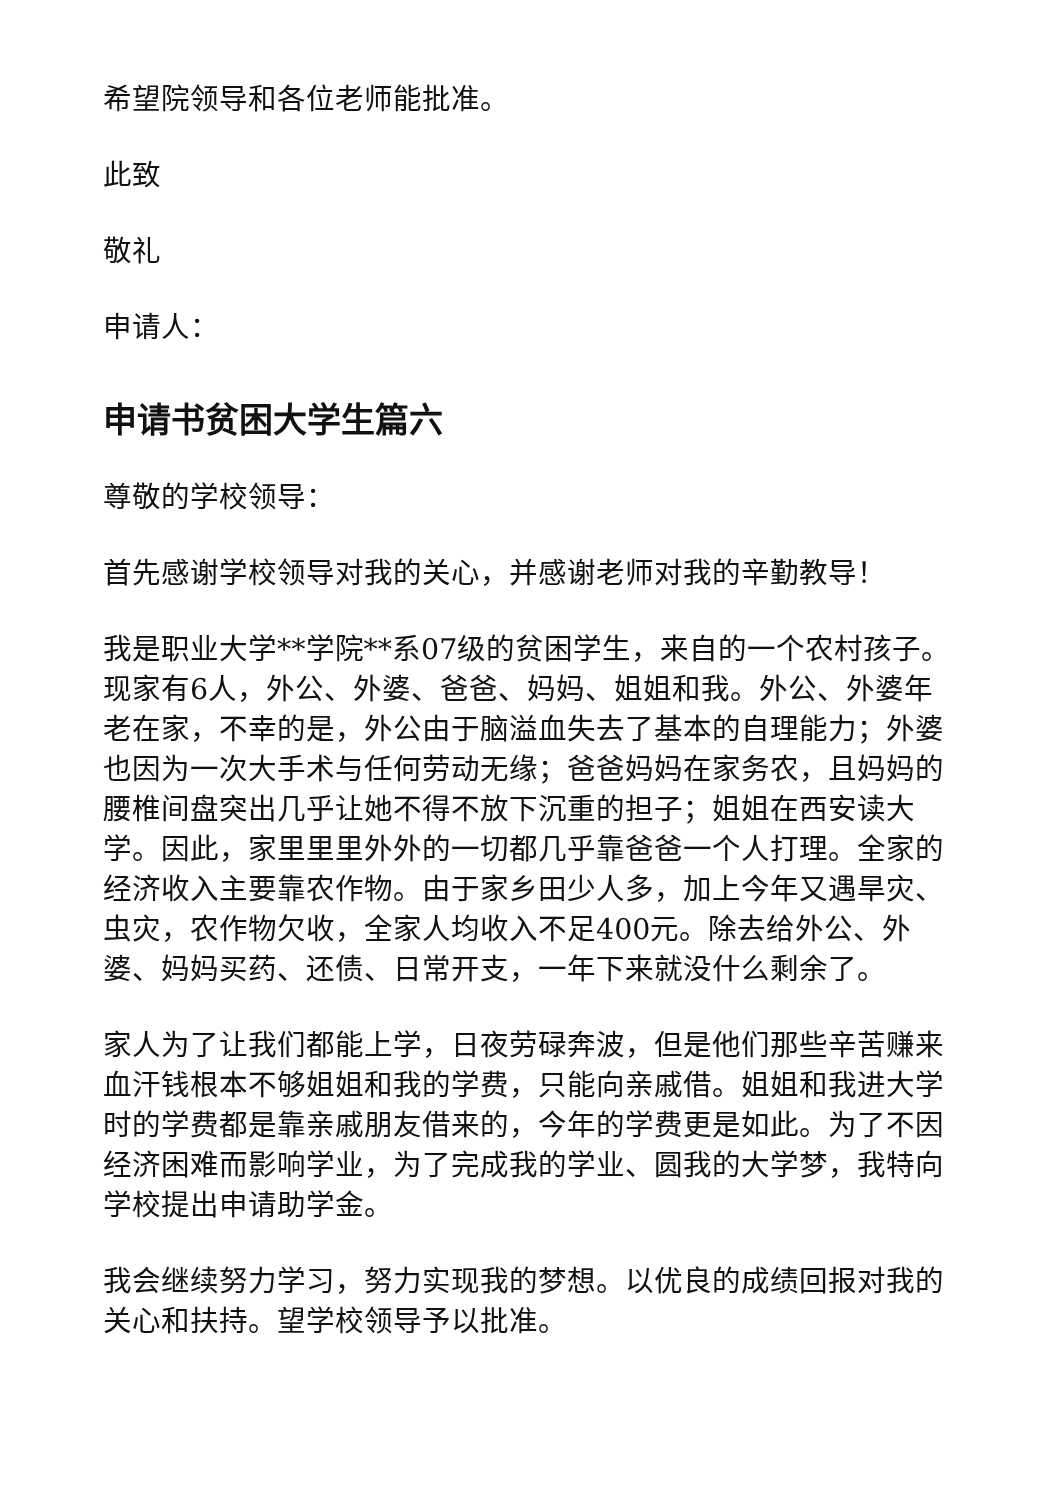希望院领导和各位老师能批准。
此致
敬礼
申请人：
申请书贫困大学生篇六
尊敬的学校领导：
首先感谢学校领导对我的关心，并感谢老师对我的辛勤教导！
我是职业大学**学院**系07级的贫困学生，来自的一个农村孩子。现家有6人，外公、外婆、爸爸、妈妈、姐姐和我。外公、外婆年老在家，不幸的是，外公由于脑溢血失去了基本的自理能力；外婆也因为一次大手术与任何劳动无缘；爸爸妈妈在家务农，且妈妈的腰椎间盘突出几乎让她不得不放下沉重的担子；姐姐在西安读大学。因此，家里里里外外的一切都几乎靠爸爸一个人打理。全家的经济收入主要靠农作物。由于家乡田少人多，加上今年又遇旱灾、虫灾，农作物欠收，全家人均收入不足400元。除去给外公、外婆、妈妈买药、还债、日常开支，一年下来就没什么剩余了。
家人为了让我们都能上学，日夜劳碌奔波，但是他们那些辛苦赚来血汗钱根本不够姐姐和我的学费，只能向亲戚借。姐姐和我进大学时的学费都是靠亲戚朋友借来的，今年的学费更是如此。为了不因经济困难而影响学业，为了完成我的学业、圆我的大学梦，我特向学校提出申请助学金。
我会继续努力学习，努力实现我的梦想。以优良的成绩回报对我的关心和扶持。望学校领导予以批准。